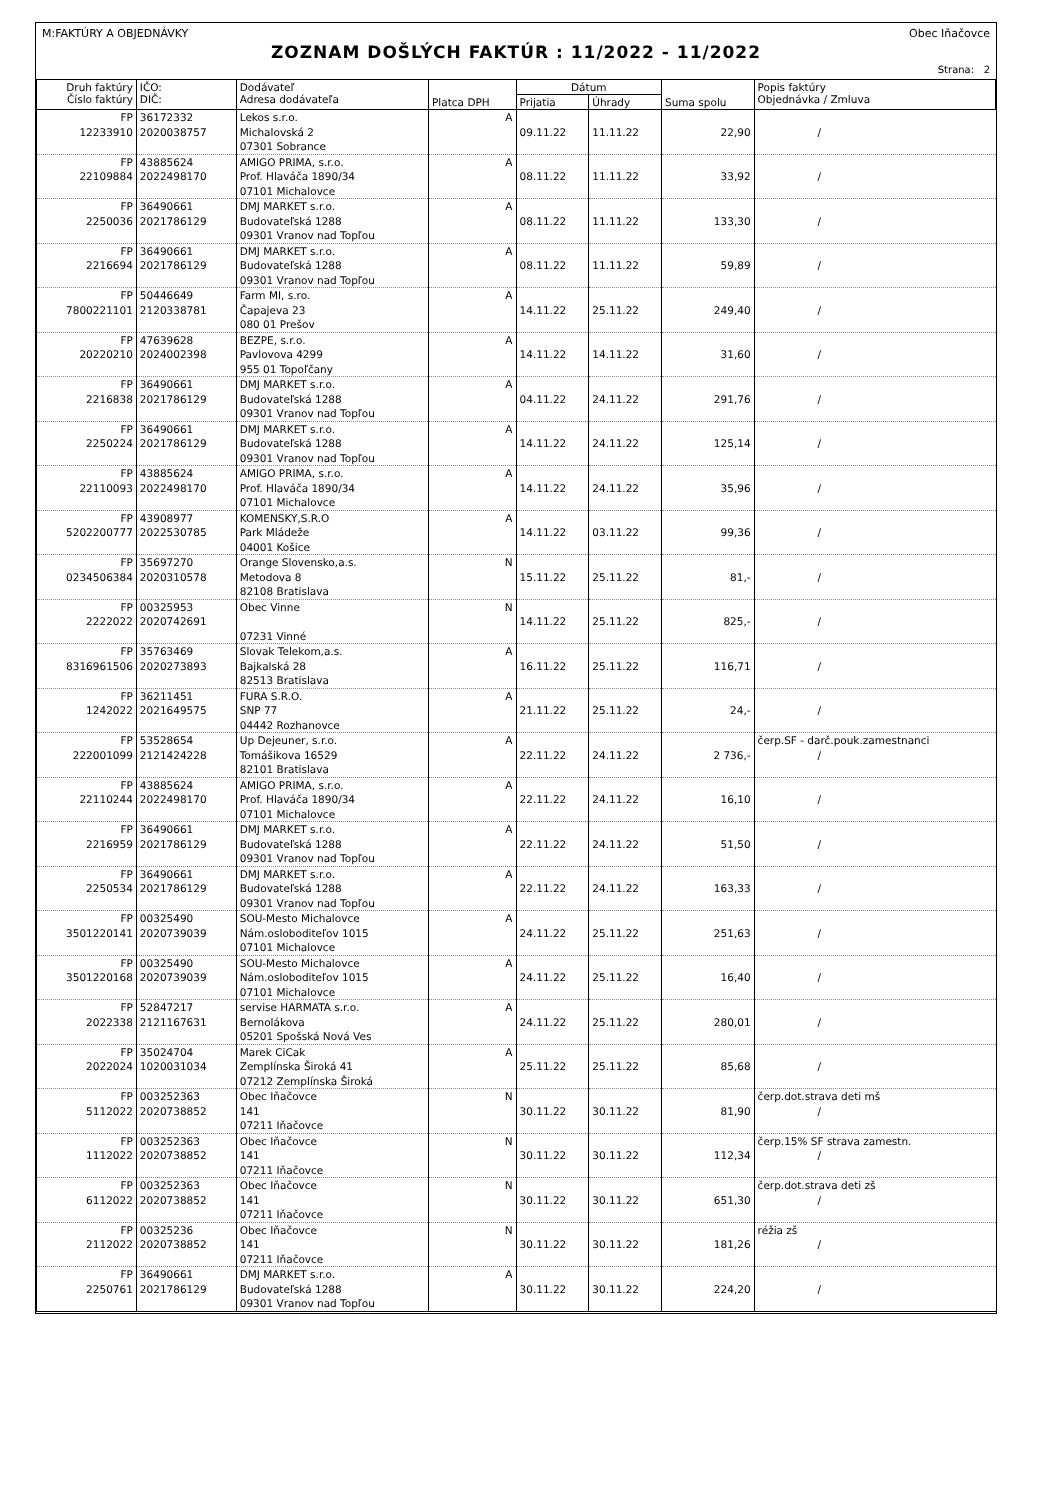M:FAKTÚRY A OBJEDNÁVKY Obec Iňačovce
ZOZNAM DOŠLÝCH FAKTÚR : 11/2022 - 11/2022
Strana: 2
| Druh faktúry Číslo faktúry | IČO: DIČ: | Dodávateľ Adresa dodávateľa | Platca DPH | Dátum | | Suma spolu | Popis faktúry Objednávka / Zmluva |
| --- | --- | --- | --- | --- | --- | --- | --- |
| | | | | Prijatia | Úhrady | | |
| FP 12233910 | 36172332 2020038757 | Lekos s.r.o. Michalovská 2 07301 Sobrance | A | 09.11.22 | 11.11.22 | 22,90 | / |
| FP 22109884 | 43885624 2022498170 | AMIGO PRIMA, s.r.o. Prof. Hlaváča 1890/34 07101 Michalovce | A | 08.11.22 | 11.11.22 | 33,92 | / |
| FP 2250036 | 36490661 2021786129 | DMJ MARKET s.r.o. Budovateľská 1288 09301 Vranov nad Topľou | A | 08.11.22 | 11.11.22 | 133,30 | / |
| FP 2216694 | 36490661 2021786129 | DMJ MARKET s.r.o. Budovateľská 1288 09301 Vranov nad Topľou | A | 08.11.22 | 11.11.22 | 59,89 | / |
| FP 7800221101 | 50446649 2120338781 | Farm MI, s.ro. Čapajeva 23 080 01 Prešov | A | 14.11.22 | 25.11.22 | 249,40 | / |
| FP 20220210 | 47639628 2024002398 | BEZPE, s.r.o. Pavlovova 4299 955 01 Topoľčany | A | 14.11.22 | 14.11.22 | 31,60 | / |
| FP 2216838 | 36490661 2021786129 | DMJ MARKET s.r.o. Budovateľská 1288 09301 Vranov nad Topľou | A | 04.11.22 | 24.11.22 | 291,76 | / |
| FP 2250224 | 36490661 2021786129 | DMJ MARKET s.r.o. Budovateľská 1288 09301 Vranov nad Topľou | A | 14.11.22 | 24.11.22 | 125,14 | / |
| FP 22110093 | 43885624 2022498170 | AMIGO PRIMA, s.r.o. Prof. Hlaváča 1890/34 07101 Michalovce | A | 14.11.22 | 24.11.22 | 35,96 | / |
| FP 5202200777 | 43908977 2022530785 | KOMENSKY,S.R.O Park Mládeže 04001 Košice | A | 14.11.22 | 03.11.22 | 99,36 | / |
| FP 0234506384 | 35697270 2020310578 | Orange Slovensko,a.s. Metodova 8 82108 Bratislava | N | 15.11.22 | 25.11.22 | 81,- | / |
| FP 2222022 | 00325953 2020742691 | Obec Vinne 07231 Vinné | N | 14.11.22 | 25.11.22 | 825,- | / |
| FP 8316961506 | 35763469 2020273893 | Slovak Telekom,a.s. Bajkalská 28 82513 Bratislava | A | 16.11.22 | 25.11.22 | 116,71 | / |
| FP 1242022 | 36211451 2021649575 | FURA S.R.O. SNP 77 04442 Rozhanovce | A | 21.11.22 | 25.11.22 | 24,- | / |
| FP 222001099 | 53528654 2121424228 | Up Dejeuner, s.r.o. Tomášikova 16529 82101 Bratislava | A | 22.11.22 | 24.11.22 | 2 736,- | čerp.SF - darč.pouk.zamestnanci / |
| FP 22110244 | 43885624 2022498170 | AMIGO PRIMA, s.r.o. Prof. Hlaváča 1890/34 07101 Michalovce | A | 22.11.22 | 24.11.22 | 16,10 | / |
| FP 2216959 | 36490661 2021786129 | DMJ MARKET s.r.o. Budovateľská 1288 09301 Vranov nad Topľou | A | 22.11.22 | 24.11.22 | 51,50 | / |
| FP 2250534 | 36490661 2021786129 | DMJ MARKET s.r.o. Budovateľská 1288 09301 Vranov nad Topľou | A | 22.11.22 | 24.11.22 | 163,33 | / |
| FP 3501220141 | 00325490 2020739039 | SOU-Mesto Michalovce Nám.osloboditeľov 1015 07101 Michalovce | A | 24.11.22 | 25.11.22 | 251,63 | / |
| FP 3501220168 | 00325490 2020739039 | SOU-Mesto Michalovce Nám.osloboditeľov 1015 07101 Michalovce | A | 24.11.22 | 25.11.22 | 16,40 | / |
| FP 2022338 | 52847217 2121167631 | servise HARMATA s.r.o. Bernolákova 05201 Spošská Nová Ves | A | 24.11.22 | 25.11.22 | 280,01 | / |
| FP 2022024 | 35024704 1020031034 | Marek CiCak Zemplínska Široká 41 07212 Zemplínska Široká | A | 25.11.22 | 25.11.22 | 85,68 | / |
| FP 5112022 | 003252363 2020738852 | Obec Iňačovce 141 07211 Iňačovce | N | 30.11.22 | 30.11.22 | 81,90 | čerp.dot.strava deti mš / |
| FP 1112022 | 003252363 2020738852 | Obec Iňačovce 141 07211 Iňačovce | N | 30.11.22 | 30.11.22 | 112,34 | čerp.15% SF strava zamestn. / |
| FP 6112022 | 003252363 2020738852 | Obec Iňačovce 141 07211 Iňačovce | N | 30.11.22 | 30.11.22 | 651,30 | čerp.dot.strava deti zš / |
| FP 2112022 | 00325236 2020738852 | Obec Iňačovce 141 07211 Iňačovce | N | 30.11.22 | 30.11.22 | 181,26 | réžia zš / |
| FP 2250761 | 36490661 2021786129 | DMJ MARKET s.r.o. Budovateľská 1288 09301 Vranov nad Topľou | A | 30.11.22 | 30.11.22 | 224,20 | / |